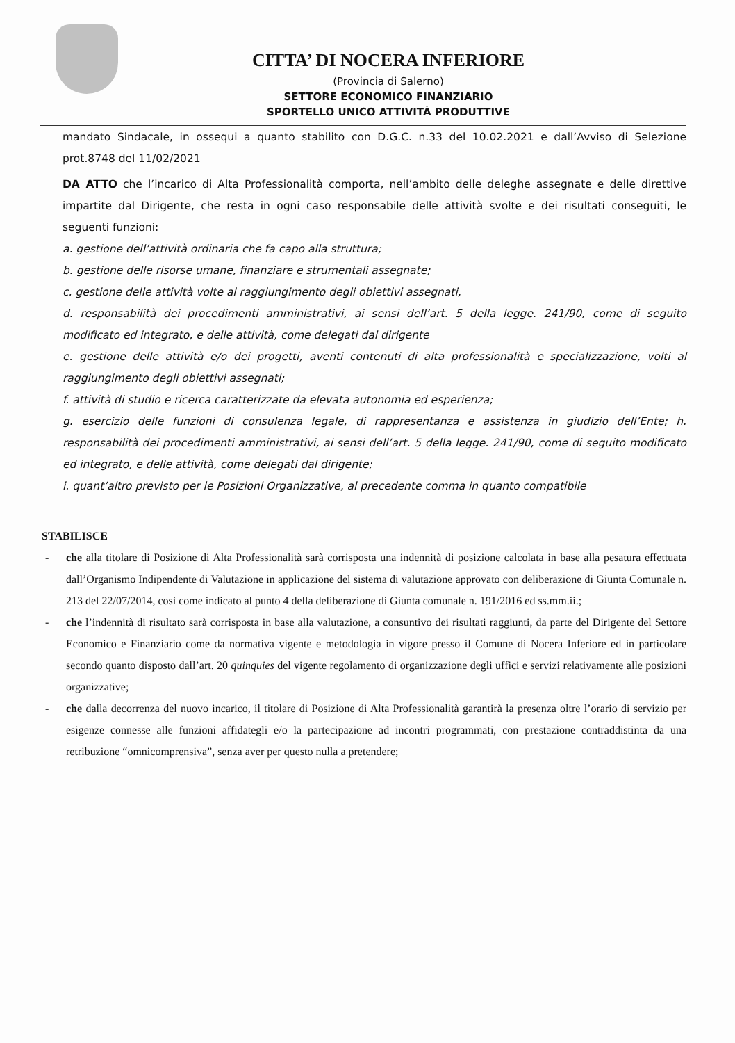CITTA’ DI NOCERA INFERIORE
(Provincia di Salerno)
SETTORE ECONOMICO FINANZIARIO
SPORTELLO UNICO ATTIVITÀ PRODUTTIVE
mandato Sindacale, in ossequi a quanto stabilito con D.G.C. n.33 del 10.02.2021 e dall’Avviso di Selezione prot.8748 del 11/02/2021
DA ATTO che l’incarico di Alta Professionalità comporta, nell’ambito delle deleghe assegnate e delle direttive impartite dal Dirigente, che resta in ogni caso responsabile delle attività svolte e dei risultati conseguiti, le seguenti funzioni:
a. gestione dell’attività ordinaria che fa capo alla struttura;
b. gestione delle risorse umane, finanziare e strumentali assegnate;
c. gestione delle attività volte al raggiungimento degli obiettivi assegnati,
d. responsabilità dei procedimenti amministrativi, ai sensi dell’art. 5 della legge. 241/90, come di seguito modificato ed integrato, e delle attività, come delegati dal dirigente
e. gestione delle attività e/o dei progetti, aventi contenuti di alta professionalità e specializzazione, volti al raggiungimento degli obiettivi assegnati;
f. attività di studio e ricerca caratterizzate da elevata autonomia ed esperienza;
g. esercizio delle funzioni di consulenza legale, di rappresentanza e assistenza in giudizio dell’Ente; h. responsabilità dei procedimenti amministrativi, ai sensi dell’art. 5 della legge. 241/90, come di seguito modificato ed integrato, e delle attività, come delegati dal dirigente;
i. quant’altro previsto per le Posizioni Organizzative, al precedente comma in quanto compatibile
STABILISCE
- che alla titolare di Posizione di Alta Professionalità sarà corrisposta una indennità di posizione calcolata in base alla pesatura effettuata dall’Organismo Indipendente di Valutazione in applicazione del sistema di valutazione approvato con deliberazione di Giunta Comunale n. 213 del 22/07/2014, così come indicato al punto 4 della deliberazione di Giunta comunale n. 191/2016 ed ss.mm.ii.;
- che l’indennità di risultato sarà corrisposta in base alla valutazione, a consuntivo dei risultati raggiunti, da parte del Dirigente del Settore Economico e Finanziario come da normativa vigente e metodologia in vigore presso il Comune di Nocera Inferiore ed in particolare secondo quanto disposto dall’art. 20 quinquies del vigente regolamento di organizzazione degli uffici e servizi relativamente alle posizioni organizzative;
- che dalla decorrenza del nuovo incarico, il titolare di Posizione di Alta Professionalità garantirà la presenza oltre l’orario di servizio per esigenze connesse alle funzioni affidategli e/o la partecipazione ad incontri programmati, con prestazione contraddistinta da una retribuzione “omnicomprensiva”, senza aver per questo nulla a pretendere;